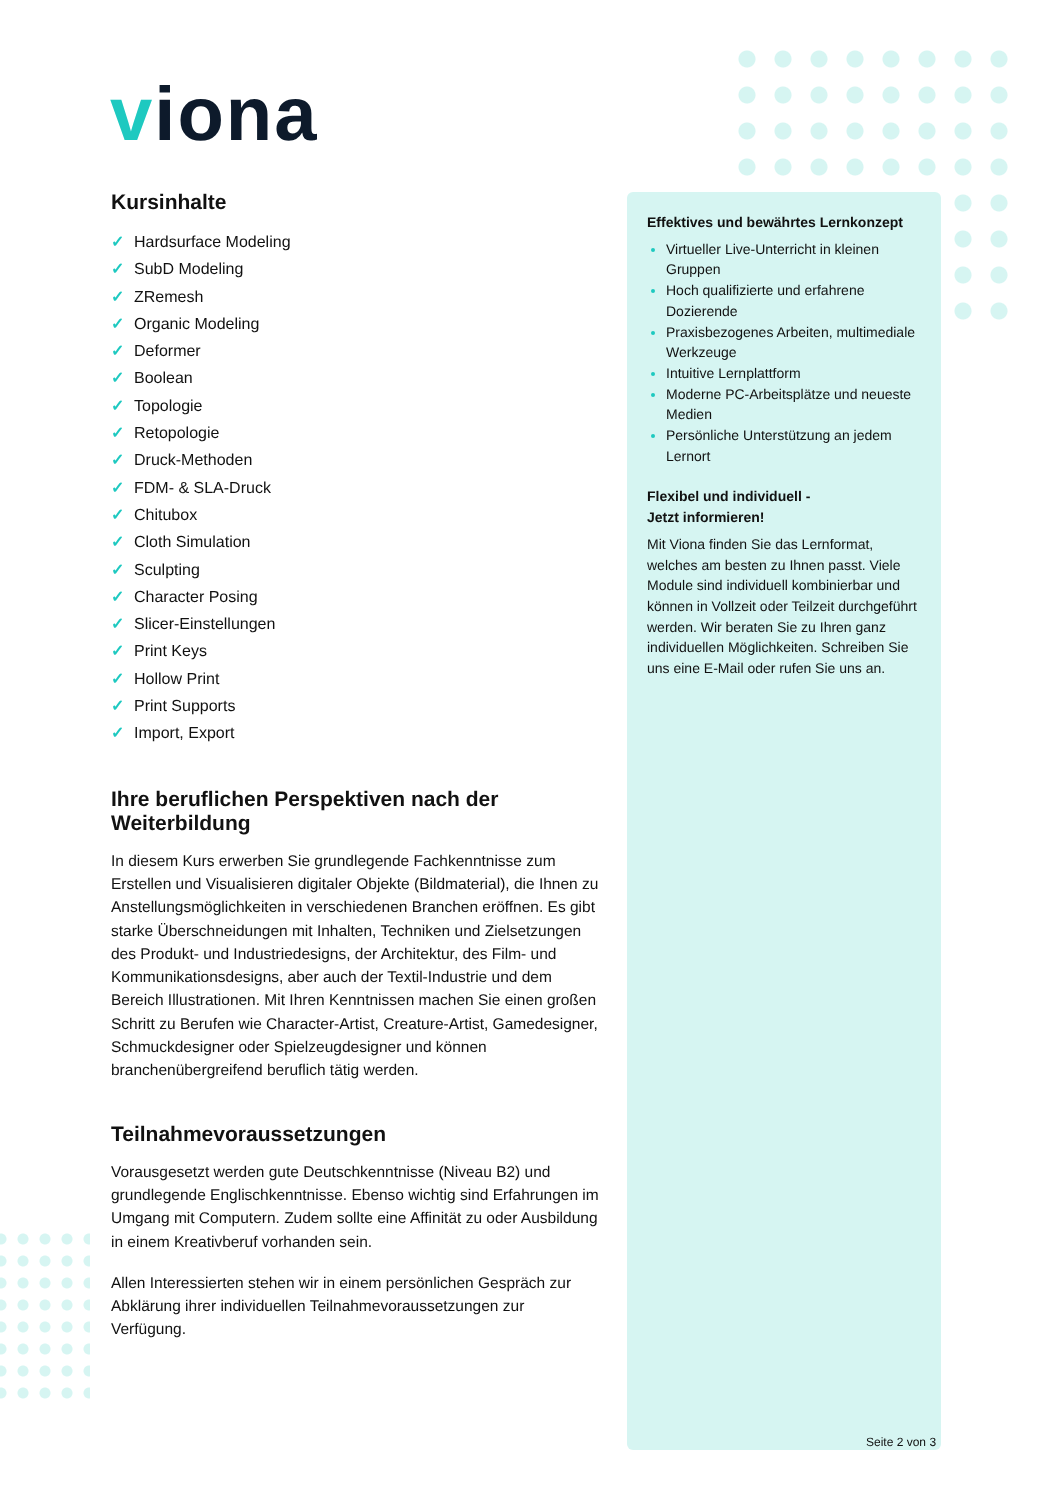viona
Kursinhalte
✓ Hardsurface Modeling
✓ SubD Modeling
✓ ZRemesh
✓ Organic Modeling
✓ Deformer
✓ Boolean
✓ Topologie
✓ Retopologie
✓ Druck-Methoden
✓ FDM- & SLA-Druck
✓ Chitubox
✓ Cloth Simulation
✓ Sculpting
✓ Character Posing
✓ Slicer-Einstellungen
✓ Print Keys
✓ Hollow Print
✓ Print Supports
✓ Import, Export
Ihre beruflichen Perspektiven nach der Weiterbildung
In diesem Kurs erwerben Sie grundlegende Fachkenntnisse zum Erstellen und Visualisieren digitaler Objekte (Bildmaterial), die Ihnen zu Anstellungsmöglichkeiten in verschiedenen Branchen eröffnen. Es gibt starke Überschneidungen mit Inhalten, Techniken und Zielsetzungen des Produkt- und Industriedesigns, der Architektur, des Film- und Kommunikationsdesigns, aber auch der Textil-Industrie und dem Bereich Illustrationen. Mit Ihren Kenntnissen machen Sie einen großen Schritt zu Berufen wie Character-Artist, Creature-Artist, Gamedesigner, Schmuckdesigner oder Spielzeugdesigner und können branchenübergreifend beruflich tätig werden.
Teilnahmevoraussetzungen
Vorausgesetzt werden gute Deutschkenntnisse (Niveau B2) und grundlegende Englischkenntnisse. Ebenso wichtig sind Erfahrungen im Umgang mit Computern. Zudem sollte eine Affinität zu oder Ausbildung in einem Kreativberuf vorhanden sein.
Allen Interessierten stehen wir in einem persönlichen Gespräch zur Abklärung ihrer individuellen Teilnahmevoraussetzungen zur Verfügung.
Effektives und bewährtes Lernkonzept
Virtueller Live-Unterricht in kleinen Gruppen
Hoch qualifizierte und erfahrene Dozierende
Praxisbezogenes Arbeiten, multimediale Werkzeuge
Intuitive Lernplattform
Moderne PC-Arbeitsplätze und neueste Medien
Persönliche Unterstützung an jedem Lernort
Flexibel und individuell -
Jetzt informieren!
Mit Viona finden Sie das Lernformat, welches am besten zu Ihnen passt. Viele Module sind individuell kombinierbar und können in Vollzeit oder Teilzeit durchgeführt werden. Wir beraten Sie zu Ihren ganz individuellen Möglichkeiten. Schreiben Sie uns eine E-Mail oder rufen Sie uns an.
Seite 2 von 3